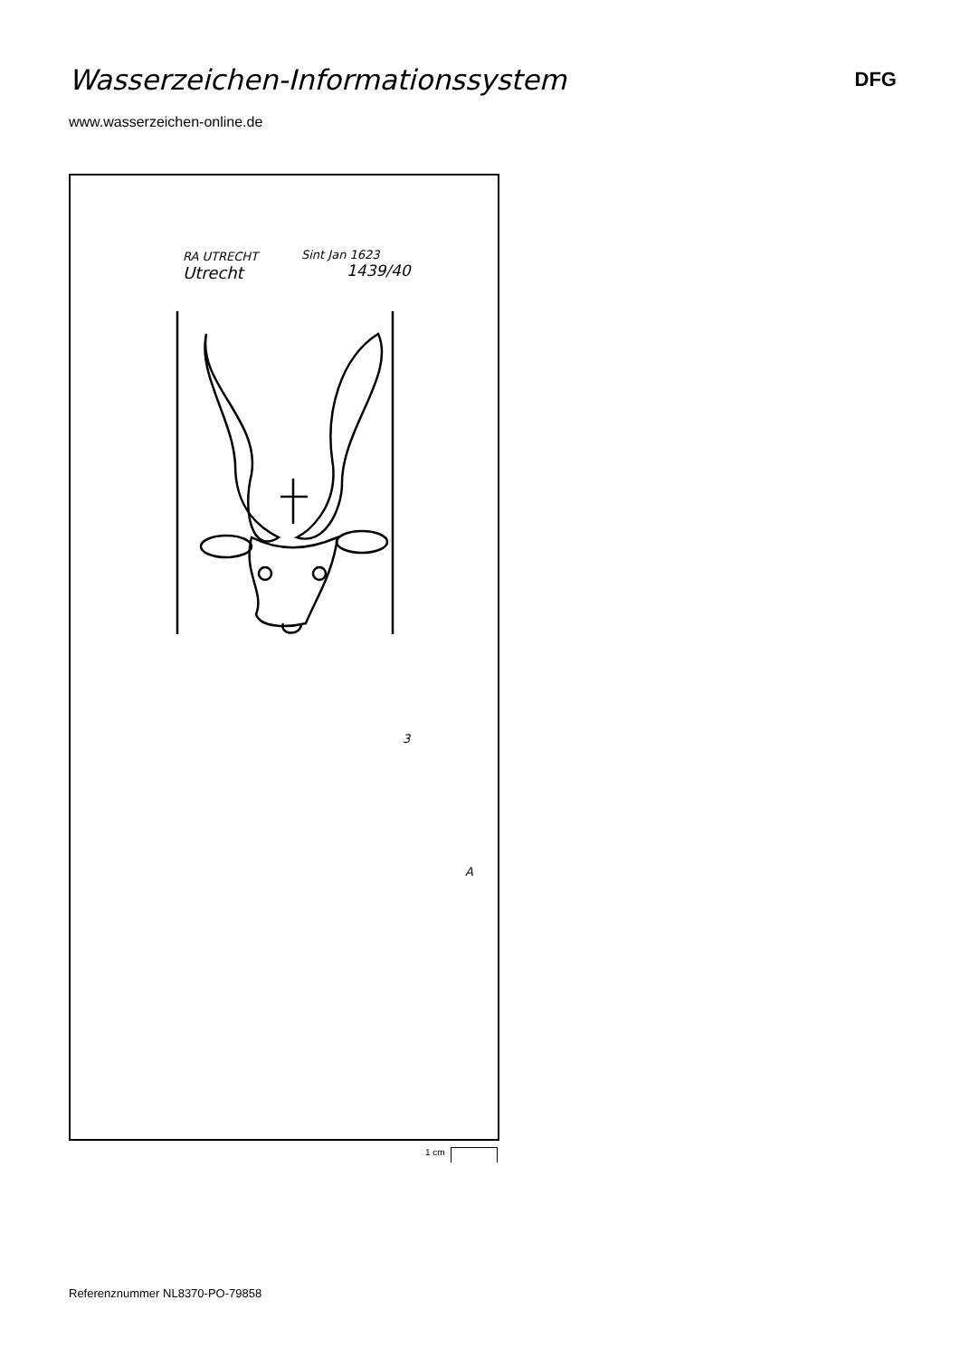Wasserzeichen-Informationssystem
DFG
www.wasserzeichen-online.de
RA UTRECHT
Utrecht
Sint Jan 1623
1439/40
3
A
1 cm
Referenznummer NL8370-PO-79858